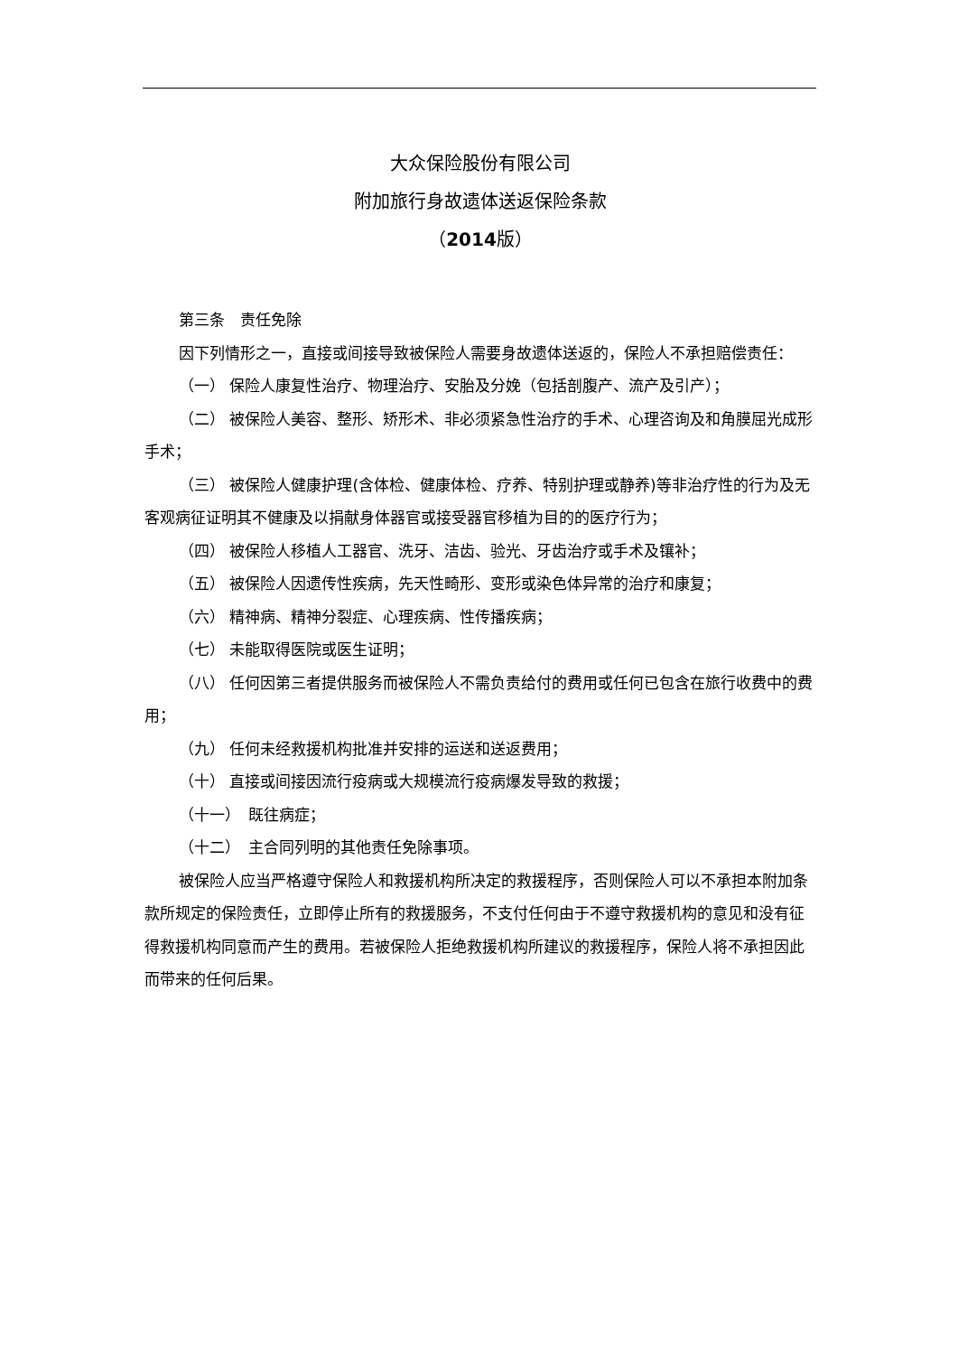大众保险股份有限公司
附加旅行身故遗体送返保险条款
（2014版）
第三条　责任免除
因下列情形之一，直接或间接导致被保险人需要身故遗体送返的，保险人不承担赔偿责任：
（一） 保险人康复性治疗、物理治疗、安胎及分娩（包括剖腹产、流产及引产）；
（二） 被保险人美容、整形、矫形术、非必须紧急性治疗的手术、心理咨询及和角膜屈光成形手术；
（三） 被保险人健康护理(含体检、健康体检、疗养、特别护理或静养)等非治疗性的行为及无客观病征证明其不健康及以捐献身体器官或接受器官移植为目的的医疗行为；
（四） 被保险人移植人工器官、洗牙、洁齿、验光、牙齿治疗或手术及镶补；
（五） 被保险人因遗传性疾病，先天性畸形、变形或染色体异常的治疗和康复；
（六） 精神病、精神分裂症、心理疾病、性传播疾病；
（七） 未能取得医院或医生证明；
（八） 任何因第三者提供服务而被保险人不需负责给付的费用或任何已包含在旅行收费中的费用；
（九） 任何未经救援机构批准并安排的运送和送返费用；
（十） 直接或间接因流行疫病或大规模流行疫病爆发导致的救援；
（十一）　既往病症；
（十二）　主合同列明的其他责任免除事项。
被保险人应当严格遵守保险人和救援机构所决定的救援程序，否则保险人可以不承担本附加条款所规定的保险责任，立即停止所有的救援服务，不支付任何由于不遵守救援机构的意见和没有征得救援机构同意而产生的费用。若被保险人拒绝救援机构所建议的救援程序，保险人将不承担因此而带来的任何后果。